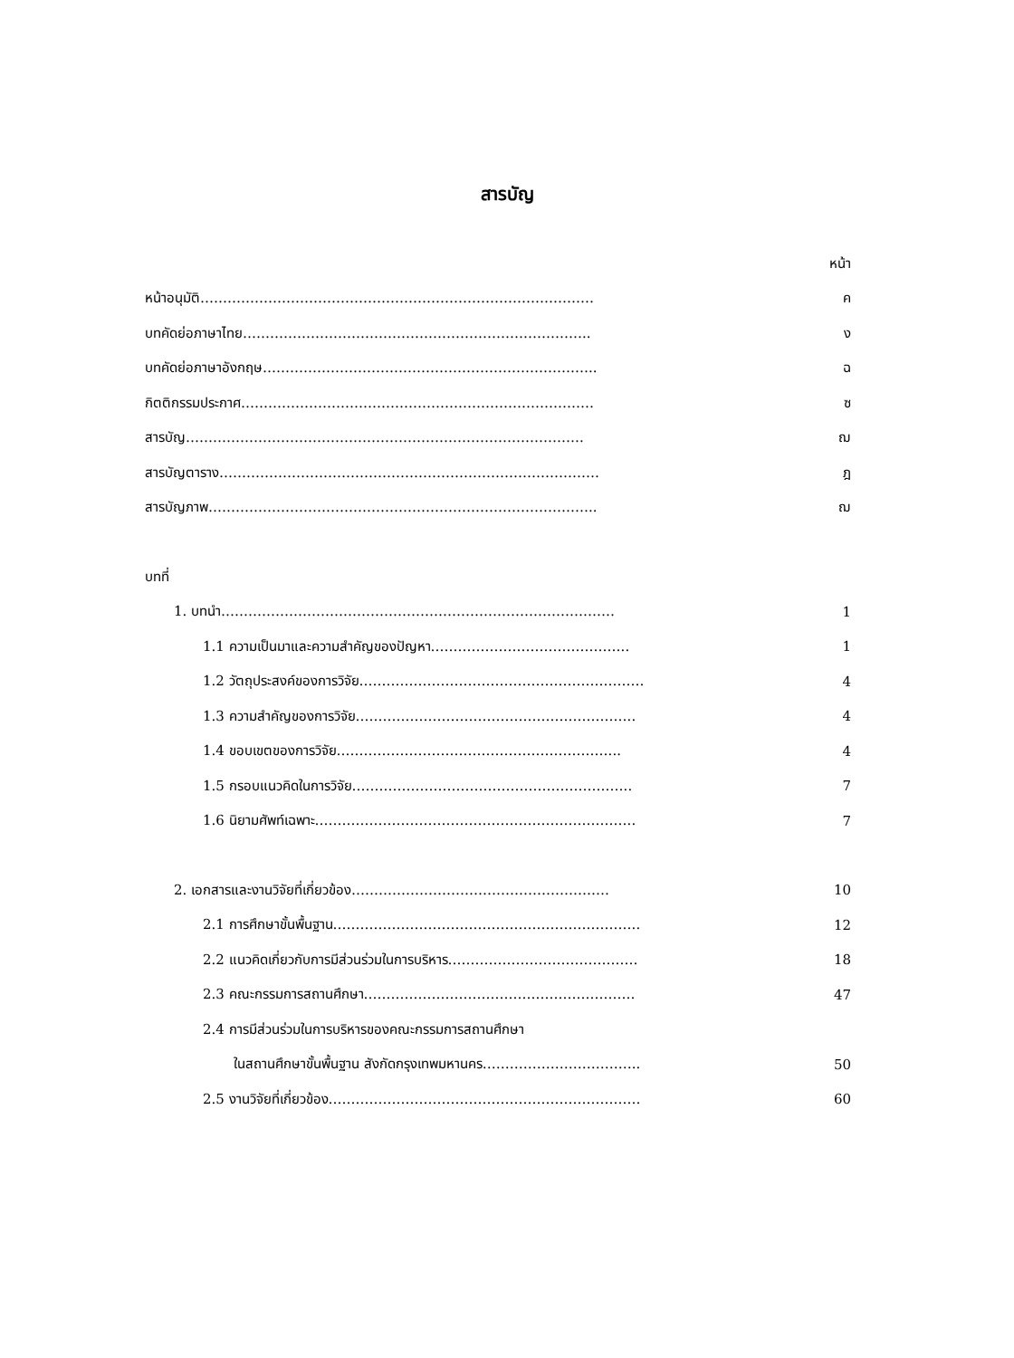สารบัญ
หน้า
หน้าอนุมัติ…………………………………………………………………………… ค
บทคัดย่อภาษาไทย………………………………………………………………….. ง
บทคัดย่อภาษาอังกฤษ……………………………………………………………….. ฉ
กิตติกรรมประกาศ…………………………………………………………………… ซ
สารบัญ……………………………………………………………………………. ฌ
สารบัญตาราง………………………………………………………………………… ฎ
สารบัญภาพ………………………………………………………………………….. ฌ
บทที่
1. บทนำ…………………………………………………………………………… 1
1.1 ความเป็นมาและความสำคัญของปัญหา…………………………………….. 1
1.2 วัตถุประสงค์ของการวิจัย……………………………………………………… 4
1.3 ความสำคัญของการวิจัย…………………………………………………….. 4
1.4 ขอบเขตของการวิจัย……………………………………………………... 4
1.5 กรอบแนวคิดในการวิจัย…………………………………………………….. 7
1.6 นิยามศัพท์เฉพาะ…………………………………………………………….. 7
2. เอกสารและงานวิจัยที่เกี่ยวข้อง………………………………………………… 10
2.1 การศึกษาขั้นพื้นฐาน………………………………………………………….. 12
2.2 แนวคิดเกี่ยวกับการมีส่วนร่วมในการบริหาร…………………………………… 18
2.3 คณะกรรมการสถานศึกษา…………………………………………………… 47
2.4 การมีส่วนร่วมในการบริหารของคณะกรรมการสถานศึกษา
ในสถานศึกษาขั้นพื้นฐาน สังกัดกรุงเทพมหานคร…………………………….. 50
2.5 งานวิจัยที่เกี่ยวข้อง…………………………………………………………… 60